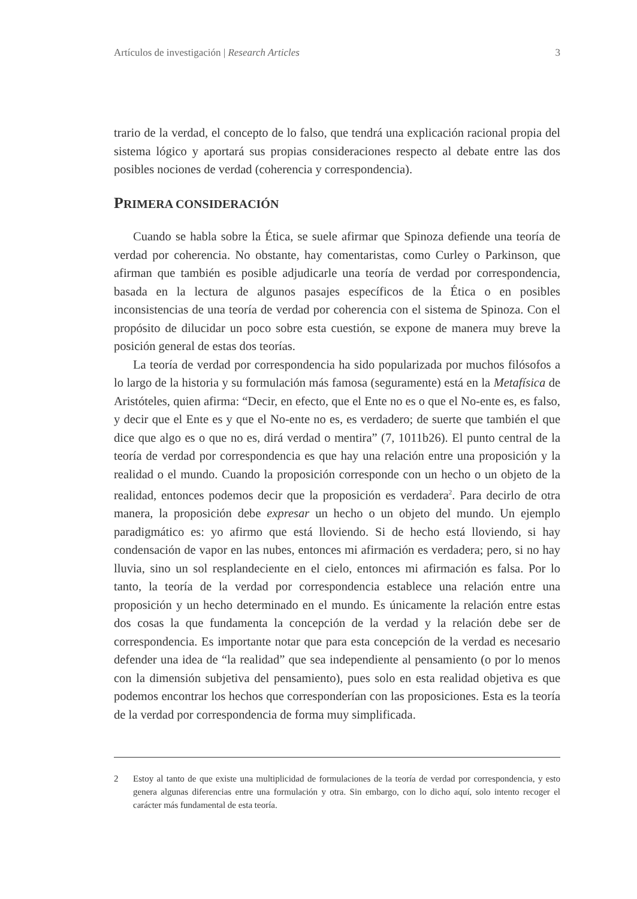Artículos de investigación | Research Articles
3
trario de la verdad, el concepto de lo falso, que tendrá una explicación racional propia del sistema lógico y aportará sus propias consideraciones respecto al debate entre las dos posibles nociones de verdad (coherencia y correspondencia).
PRIMERA CONSIDERACIÓN
Cuando se habla sobre la Ética, se suele afirmar que Spinoza defiende una teoría de verdad por coherencia. No obstante, hay comentaristas, como Curley o Parkinson, que afirman que también es posible adjudicarle una teoría de verdad por correspondencia, basada en la lectura de algunos pasajes específicos de la Ética o en posibles inconsistencias de una teoría de verdad por coherencia con el sistema de Spinoza. Con el propósito de dilucidar un poco sobre esta cuestión, se expone de manera muy breve la posición general de estas dos teorías.
La teoría de verdad por correspondencia ha sido popularizada por muchos filósofos a lo largo de la historia y su formulación más famosa (seguramente) está en la Metafísica de Aristóteles, quien afirma: “Decir, en efecto, que el Ente no es o que el No-ente es, es falso, y decir que el Ente es y que el No-ente no es, es verdadero; de suerte que también el que dice que algo es o que no es, dirá verdad o mentira” (7, 1011b26). El punto central de la teoría de verdad por correspondencia es que hay una relación entre una proposición y la realidad o el mundo. Cuando la proposición corresponde con un hecho o un objeto de la realidad, entonces podemos decir que la proposición es verdadera<sup>2</sup>. Para decirlo de otra manera, la proposición debe expresar un hecho o un objeto del mundo. Un ejemplo paradigmático es: yo afirmo que está lloviendo. Si de hecho está lloviendo, si hay condensación de vapor en las nubes, entonces mi afirmación es verdadera; pero, si no hay lluvia, sino un sol resplandeciente en el cielo, entonces mi afirmación es falsa. Por lo tanto, la teoría de la verdad por correspondencia establece una relación entre una proposición y un hecho determinado en el mundo. Es únicamente la relación entre estas dos cosas la que fundamenta la concepción de la verdad y la relación debe ser de correspondencia. Es importante notar que para esta concepción de la verdad es necesario defender una idea de “la realidad” que sea independiente al pensamiento (o por lo menos con la dimensión subjetiva del pensamiento), pues solo en esta realidad objetiva es que podemos encontrar los hechos que corresponderían con las proposiciones. Esta es la teoría de la verdad por correspondencia de forma muy simplificada.
2 Estoy al tanto de que existe una multiplicidad de formulaciones de la teoría de verdad por correspondencia, y esto genera algunas diferencias entre una formulación y otra. Sin embargo, con lo dicho aquí, solo intento recoger el carácter más fundamental de esta teoría.